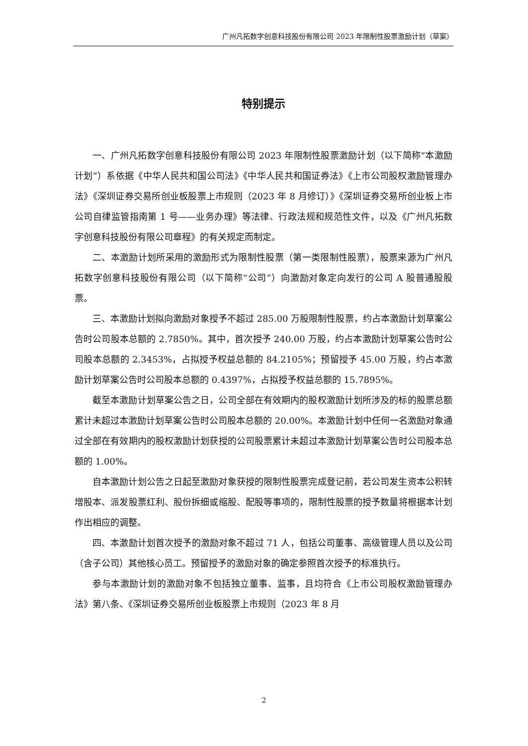广州凡拓数字创意科技股份有限公司 2023 年限制性股票激励计划（草案）
特别提示
一、广州凡拓数字创意科技股份有限公司 2023 年限制性股票激励计划（以下简称“本激励计划”）系依据《中华人民共和国公司法》《中华人民共和国证券法》《上市公司股权激励管理办法》《深圳证券交易所创业板股票上市规则（2023 年 8 月修订）》《深圳证券交易所创业板上市公司自律监管指南第 1 号——业务办理》等法律、行政法规和规范性文件，以及《广州凡拓数字创意科技股份有限公司章程》的有关规定而制定。
二、本激励计划所采用的激励形式为限制性股票（第一类限制性股票），股票来源为广州凡拓数字创意科技股份有限公司（以下简称“公司”）向激励对象定向发行的公司 A 股普通股股票。
三、本激励计划拟向激励对象授予不超过 285.00 万股限制性股票，约占本激励计划草案公告时公司股本总额的 2.7850%。其中，首次授予 240.00 万股，约占本激励计划草案公告时公司股本总额的 2.3453%，占拟授予权益总额的 84.2105%；预留授予 45.00 万股，约占本激励计划草案公告时公司股本总额的 0.4397%，占拟授予权益总额的 15.7895%。
截至本激励计划草案公告之日，公司全部在有效期内的股权激励计划所涉及的标的股票总额累计未超过本激励计划草案公告时公司股本总额的 20.00%。本激励计划中任何一名激励对象通过全部在有效期内的股权激励计划获授的公司股票累计未超过本激励计划草案公告时公司股本总额的 1.00%。
自本激励计划公告之日起至激励对象获授的限制性股票完成登记前，若公司发生资本公积转增股本、派发股票红利、股份拆细或缩股、配股等事项的，限制性股票的授予数量将根据本计划作出相应的调整。
四、本激励计划首次授予的激励对象不超过 71 人，包括公司董事、高级管理人员以及公司（含子公司）其他核心员工。预留授予的激励对象的确定参照首次授予的标准执行。
参与本激励计划的激励对象不包括独立董事、监事，且均符合《上市公司股权激励管理办法》第八条、《深圳证券交易所创业板股票上市规则（2023 年 8 月
2